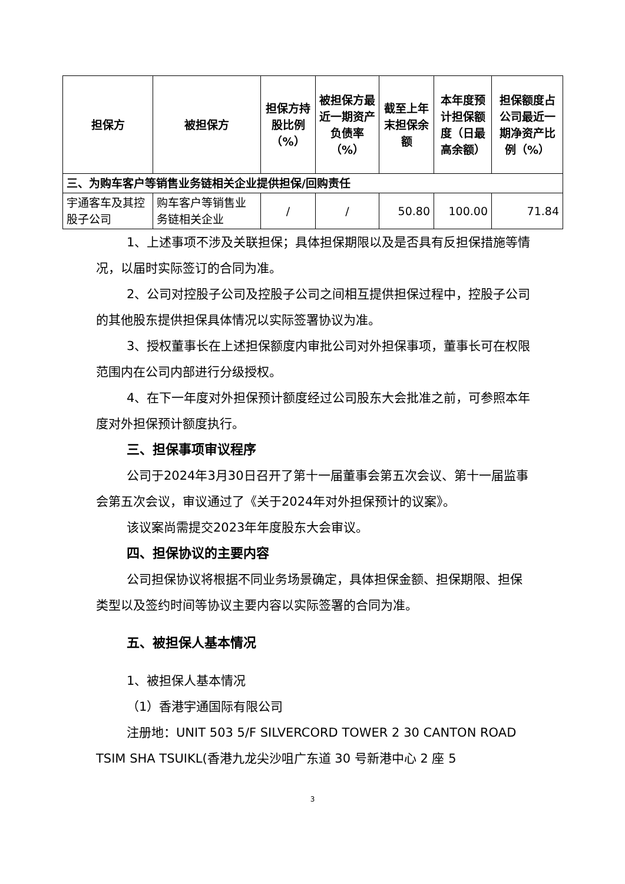| 担保方 | 被担保方 | 担保方持股比例（%） | 被担保方最近一期资产负债率（%） | 截至上年末担保余额 | 本年度预计担保额度（日最高余额） | 担保额度占公司最近一期净资产比例（%） |
| --- | --- | --- | --- | --- | --- | --- |
| 三、为购车客户等销售业务链相关企业提供担保/回购责任 | | | | | | |
| 宇通客车及其控股子公司 | 购车客户等销售业务链相关企业 | / | / | 50.80 | 100.00 | 71.84 |
1、上述事项不涉及关联担保；具体担保期限以及是否具有反担保措施等情况，以届时实际签订的合同为准。
2、公司对控股子公司及控股子公司之间相互提供担保过程中，控股子公司的其他股东提供担保具体情况以实际签署协议为准。
3、授权董事长在上述担保额度内审批公司对外担保事项，董事长可在权限范围内在公司内部进行分级授权。
4、在下一年度对外担保预计额度经过公司股东大会批准之前，可参照本年度对外担保预计额度执行。
三、担保事项审议程序
公司于2024年3月30日召开了第十一届董事会第五次会议、第十一届监事会第五次会议，审议通过了《关于2024年对外担保预计的议案》。
该议案尚需提交2023年年度股东大会审议。
四、担保协议的主要内容
公司担保协议将根据不同业务场景确定，具体担保金额、担保期限、担保类型以及签约时间等协议主要内容以实际签署的合同为准。
五、被担保人基本情况
1、被担保人基本情况
（1）香港宇通国际有限公司
注册地：UNIT 503 5/F SILVERCORD TOWER 2 30 CANTON ROAD TSIM SHA TSUIKL(香港九龙尖沙咀广东道 30 号新港中心 2 座 5
3